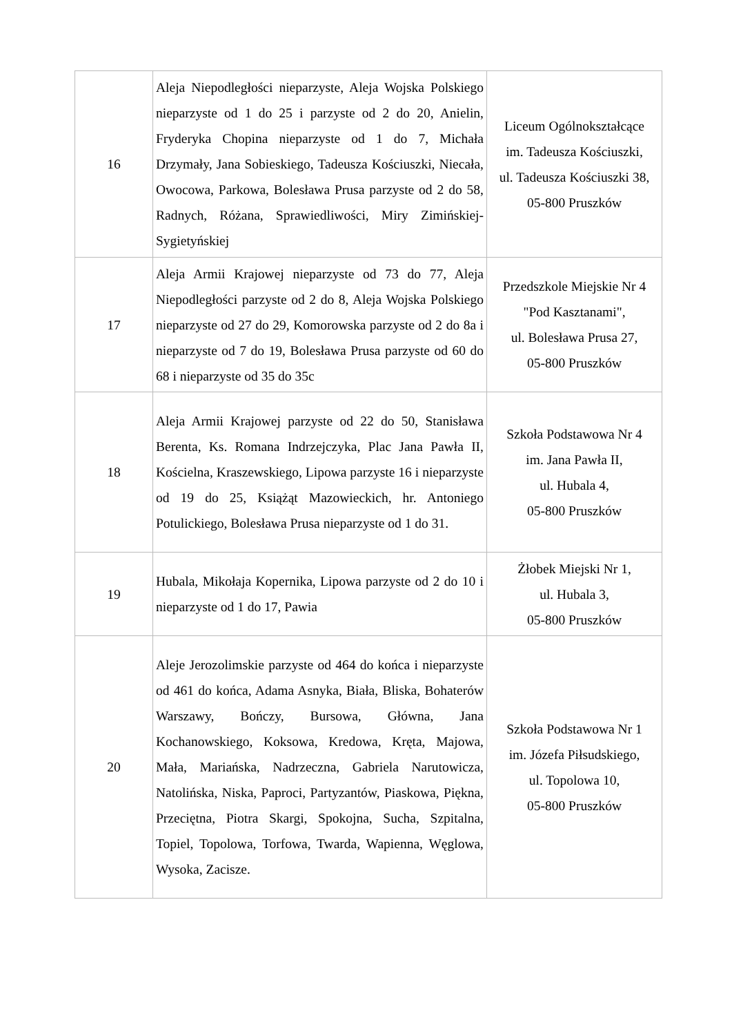| 16 | Aleja Niepodległości nieparzyste, Aleja Wojska Polskiego nieparzyste od 1 do 25 i parzyste od 2 do 20, Anielin, Fryderyka Chopina nieparzyste od 1 do 7, Michała Drzymały, Jana Sobieskiego, Tadeusza Kościuszki, Niecała, Owocowa, Parkowa, Bolesława Prusa parzyste od 2 do 58, Radnych, Różana, Sprawiedliwości, Miry Zimińskiej-Sygietyńskiej | Liceum Ogólnokształcące im. Tadeusza Kościuszki, ul. Tadeusza Kościuszki 38, 05-800 Pruszków |
| 17 | Aleja Armii Krajowej nieparzyste od 73 do 77, Aleja Niepodległości parzyste od 2 do 8, Aleja Wojska Polskiego nieparzyste od 27 do 29, Komorowska parzyste od 2 do 8a i nieparzyste od 7 do 19, Bolesława Prusa parzyste od 60 do 68 i nieparzyste od 35 do 35c | Przedszkole Miejskie Nr 4 "Pod Kasztanami", ul. Bolesława Prusa 27, 05-800 Pruszków |
| 18 | Aleja Armii Krajowej parzyste od 22 do 50, Stanisława Berenta, Ks. Romana Indrzejczyka, Plac Jana Pawła II, Kościelna, Kraszewskiego, Lipowa parzyste 16 i nieparzyste od 19 do 25, Książąt Mazowieckich, hr. Antoniego Potulickiego, Bolesława Prusa nieparzyste od 1 do 31. | Szkoła Podstawowa Nr 4 im. Jana Pawła II, ul. Hubala 4, 05-800 Pruszków |
| 19 | Hubala, Mikołaja Kopernika, Lipowa parzyste od 2 do 10 i nieparzyste od 1 do 17, Pawia | Żłobek Miejski Nr 1, ul. Hubala 3, 05-800 Pruszków |
| 20 | Aleje Jerozolimskie parzyste od 464 do końca i nieparzyste od 461 do końca, Adama Asnyka, Biała, Bliska, Bohaterów Warszawy, Bończy, Bursowa, Główna, Jana Kochanowskiego, Koksowa, Kredowa, Kręta, Majowa, Mała, Mariańska, Nadrzeczna, Gabriela Narutowicza, Natolińska, Niska, Paproci, Partyzantów, Piaskowa, Piękna, Przeciętna, Piotra Skargi, Spokojna, Sucha, Szpitalna, Topiel, Topolowa, Torfowa, Twarda, Wapienna, Węglowa, Wysoka, Zacisze. | Szkoła Podstawowa Nr 1 im. Józefa Piłsudskiego, ul. Topolowa 10, 05-800 Pruszków |